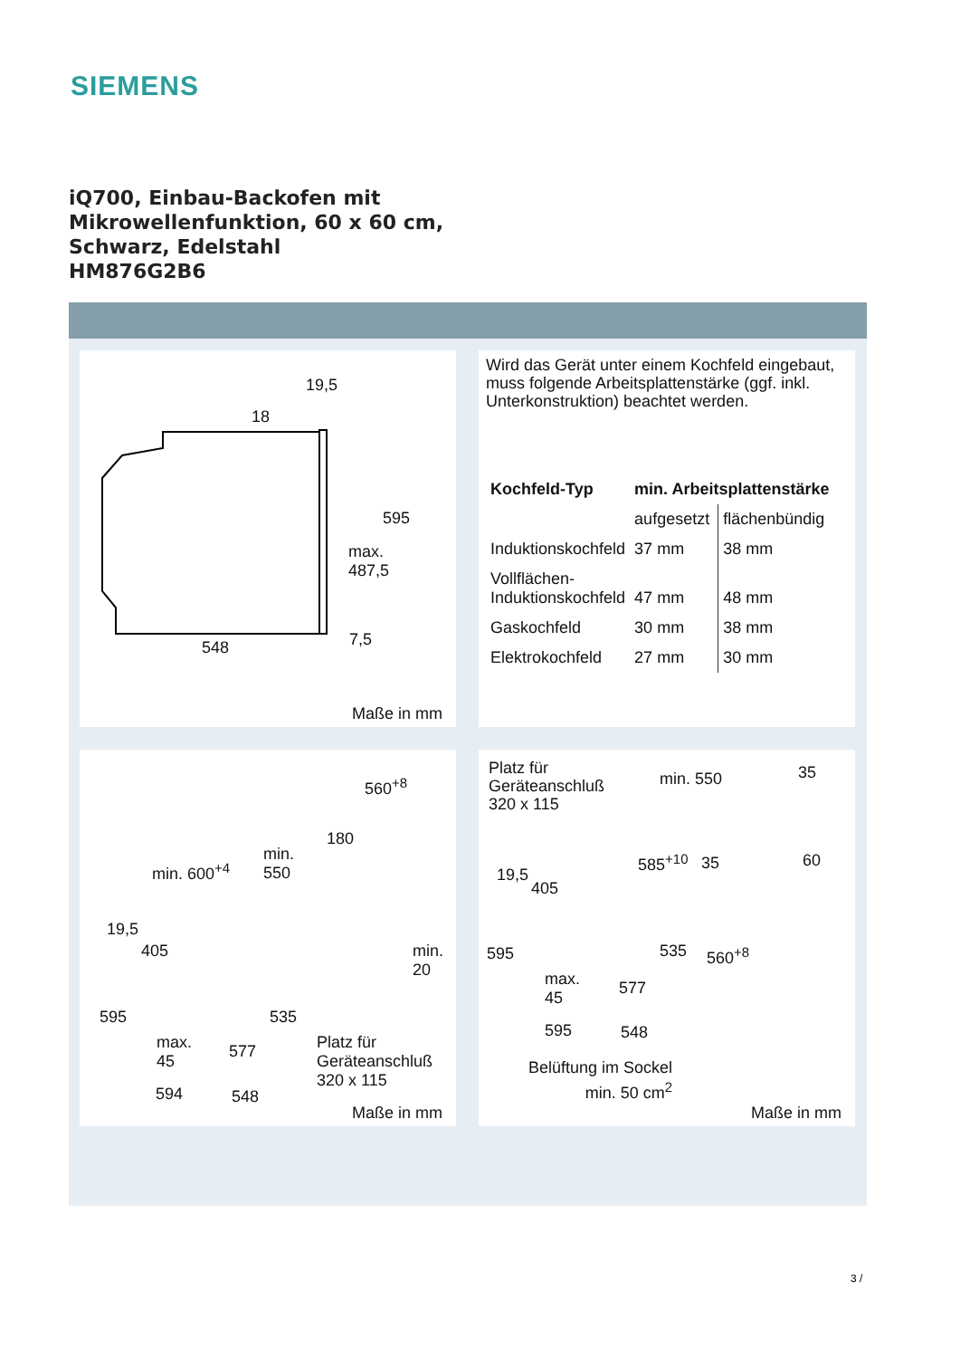SIEMENS
iQ700, Einbau-Backofen mit
Mikrowellenfunktion, 60 x 60 cm,
Schwarz, Edelstahl
HM876G2B6
19,5
18
595
max.
487,5
548 7,5
Maße in mm
Wird das Gerät unter einem Kochfeld eingebaut, muss folgende Arbeitsplatten­stärke (ggf. inkl. Unterkonstruktion) beachtet werden.
| Kochfeld-Typ | min. Arbeitsplattenstärke | |
| --- | --- | --- |
| | aufgesetzt | flächenbündig |
| Induktionskochfeld | 37 mm | 38 mm |
| Vollflächen- Induktionskochfeld | 47 mm | 48 mm |
| Gaskochfeld | 30 mm | 38 mm |
| Elektrokochfeld | 27 mm | 30 mm |
560<sup>+8</sup>
180
min. 600<sup>+4</sup>
min.
550
19,5
405 min.
20
595 535
max.
45
577 Platz für
Geräteanschluß
320 x 115
594 548
Maße in mm
Platz für
Geräteanschluß
320 x 115
min. 550 35
585<sup>+10</sup> 35 60
19,5
405
595 535 560<sup>+8</sup>
max.
45
577
595 548
Belüftung im Sockel
min. 50 cm<sup>2</sup>
Maße in mm
3 /